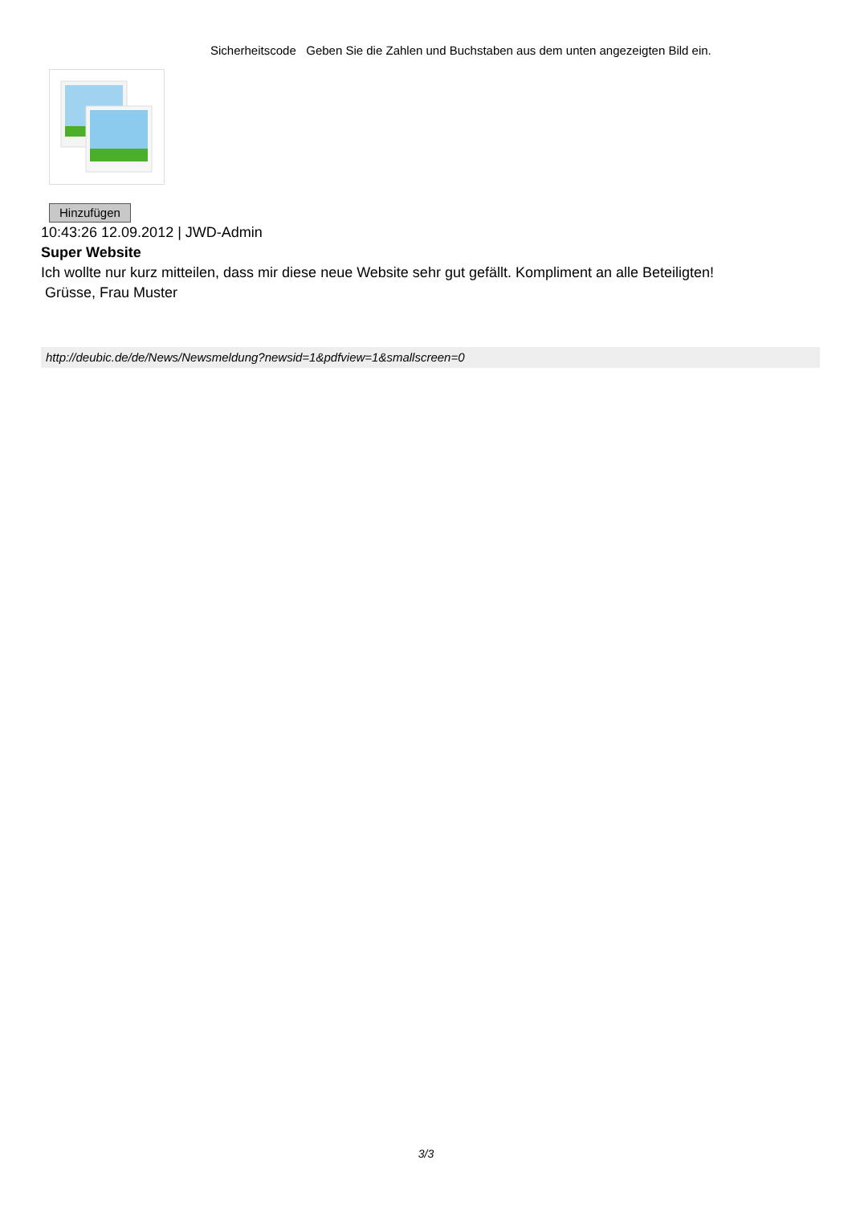Sicherheitscode Geben Sie die Zahlen und Buchstaben aus dem unten angezeigten Bild ein.
Hinzufügen
10:43:26 12.09.2012 | JWD-Admin
Super Website
Ich wollte nur kurz mitteilen, dass mir diese neue Website sehr gut gefällt. Kompliment an alle Beteiligten!
Grüsse, Frau Muster
http://deubic.de/de/News/Newsmeldung?newsid=1&pdfview=1&smallscreen=0
3/3